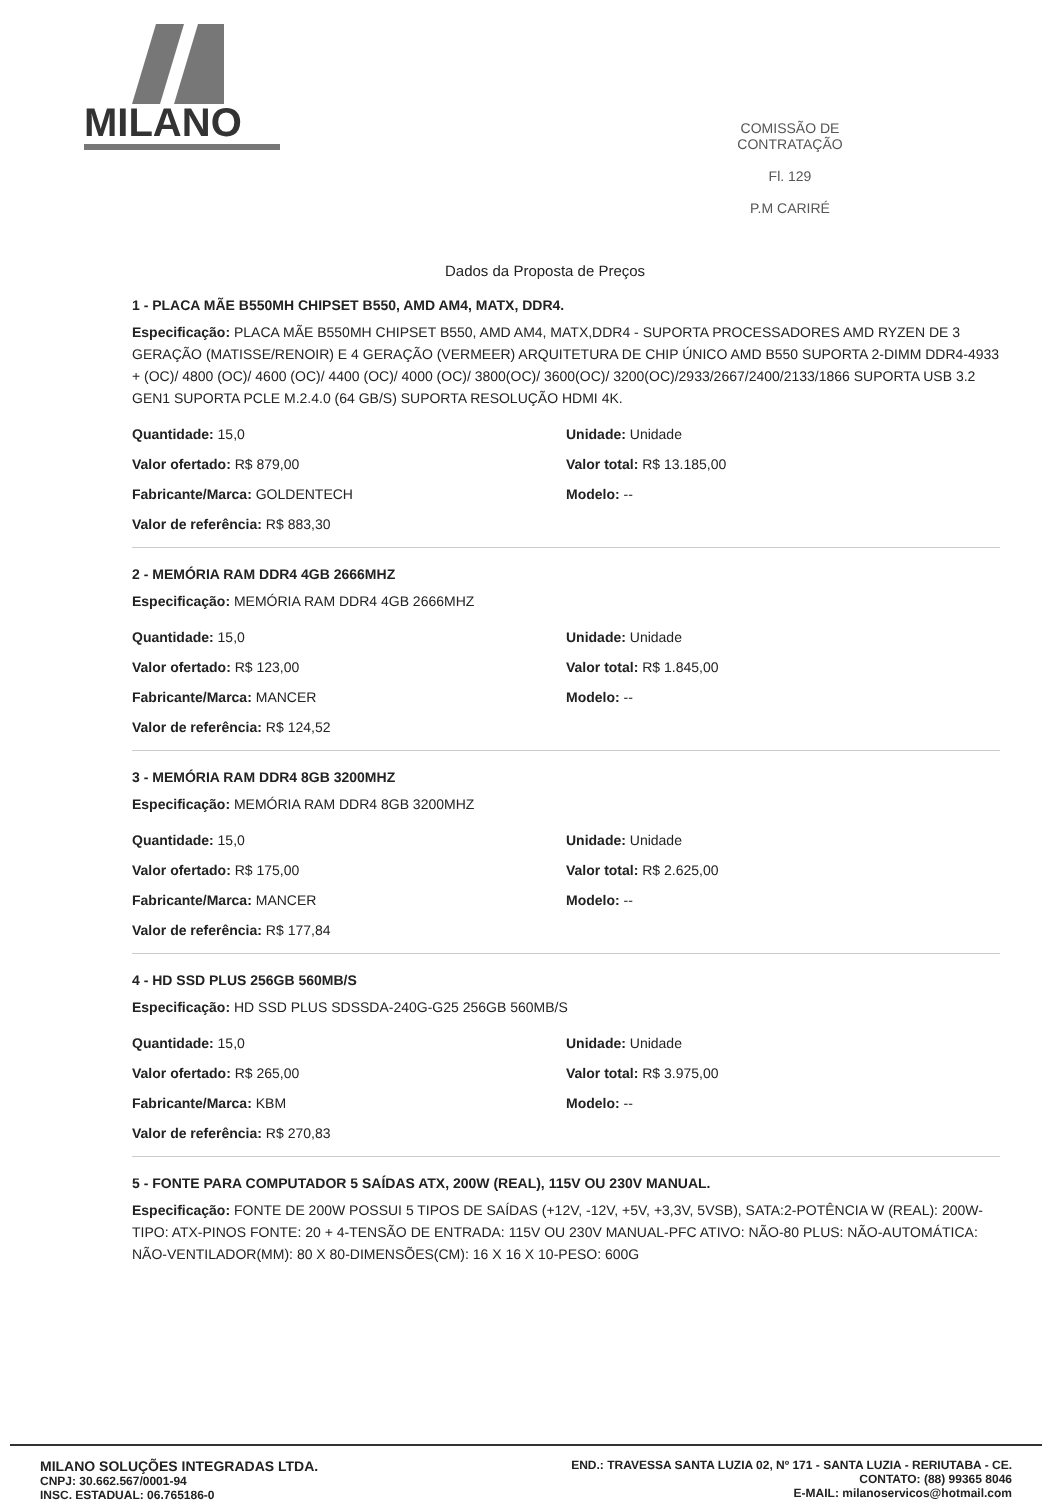MILANO
COMISSÃO DE CONTRATAÇÃO
Fl. 129
P.M CARIRÉ
Dados da Proposta de Preços
1 - PLACA MÃE B550MH CHIPSET B550, AMD AM4, MATX, DDR4.
Especificação: PLACA MÃE B550MH CHIPSET B550, AMD AM4, MATX,DDR4 - SUPORTA PROCESSADORES AMD RYZEN DE 3 GERAÇÃO (MATISSE/RENOIR) E 4 GERAÇÃO (VERMEER) ARQUITETURA DE CHIP ÚNICO AMD B550 SUPORTA 2-DIMM DDR4-4933 + (OC)/ 4800 (OC)/ 4600 (OC)/ 4400 (OC)/ 4000 (OC)/ 3800(OC)/ 3600(OC)/ 3200(OC)/2933/2667/2400/2133/1866 SUPORTA USB 3.2 GEN1 SUPORTA PCLE M.2.4.0 (64 GB/S) SUPORTA RESOLUÇÃO HDMI 4K.
Quantidade: 15,0
Valor ofertado: R$ 879,00
Fabricante/Marca: GOLDENTECH
Valor de referência: R$ 883,30
Unidade: Unidade
Valor total: R$ 13.185,00
Modelo: --
2 - MEMÓRIA RAM DDR4 4GB 2666MHZ
Especificação: MEMÓRIA RAM DDR4 4GB 2666MHZ
Quantidade: 15,0
Valor ofertado: R$ 123,00
Fabricante/Marca: MANCER
Valor de referência: R$ 124,52
Unidade: Unidade
Valor total: R$ 1.845,00
Modelo: --
3 - MEMÓRIA RAM DDR4 8GB 3200MHZ
Especificação: MEMÓRIA RAM DDR4 8GB 3200MHZ
Quantidade: 15,0
Valor ofertado: R$ 175,00
Fabricante/Marca: MANCER
Valor de referência: R$ 177,84
Unidade: Unidade
Valor total: R$ 2.625,00
Modelo: --
4 - HD SSD PLUS 256GB 560MB/S
Especificação: HD SSD PLUS SDSSDA-240G-G25 256GB 560MB/S
Quantidade: 15,0
Valor ofertado: R$ 265,00
Fabricante/Marca: KBM
Valor de referência: R$ 270,83
Unidade: Unidade
Valor total: R$ 3.975,00
Modelo: --
5 - FONTE PARA COMPUTADOR 5 SAÍDAS ATX, 200W (REAL), 115V OU 230V MANUAL.
Especificação: FONTE DE 200W POSSUI 5 TIPOS DE SAÍDAS (+12V, -12V, +5V, +3,3V, 5VSB), SATA:2-POTÊNCIA W (REAL): 200W-TIPO: ATX-PINOS FONTE: 20 + 4-TENSÃO DE ENTRADA: 115V OU 230V MANUAL-PFC ATIVO: NÃO-80 PLUS: NÃO-AUTOMÁTICA: NÃO-VENTILADOR(MM): 80 X 80-DIMENSÕES(CM): 16 X 16 X 10-PESO: 600G
MILANO SOLUÇÕES INTEGRADAS LTDA.
CNPJ: 30.662.567/0001-94
INSC. ESTADUAL: 06.765186-0
END.: TRAVESSA SANTA LUZIA 02, Nº 171 - SANTA LUZIA - RERIUTABA - CE.
CONTATO: (88) 99365 8046
E-MAIL: milanoservicos@hotmail.com